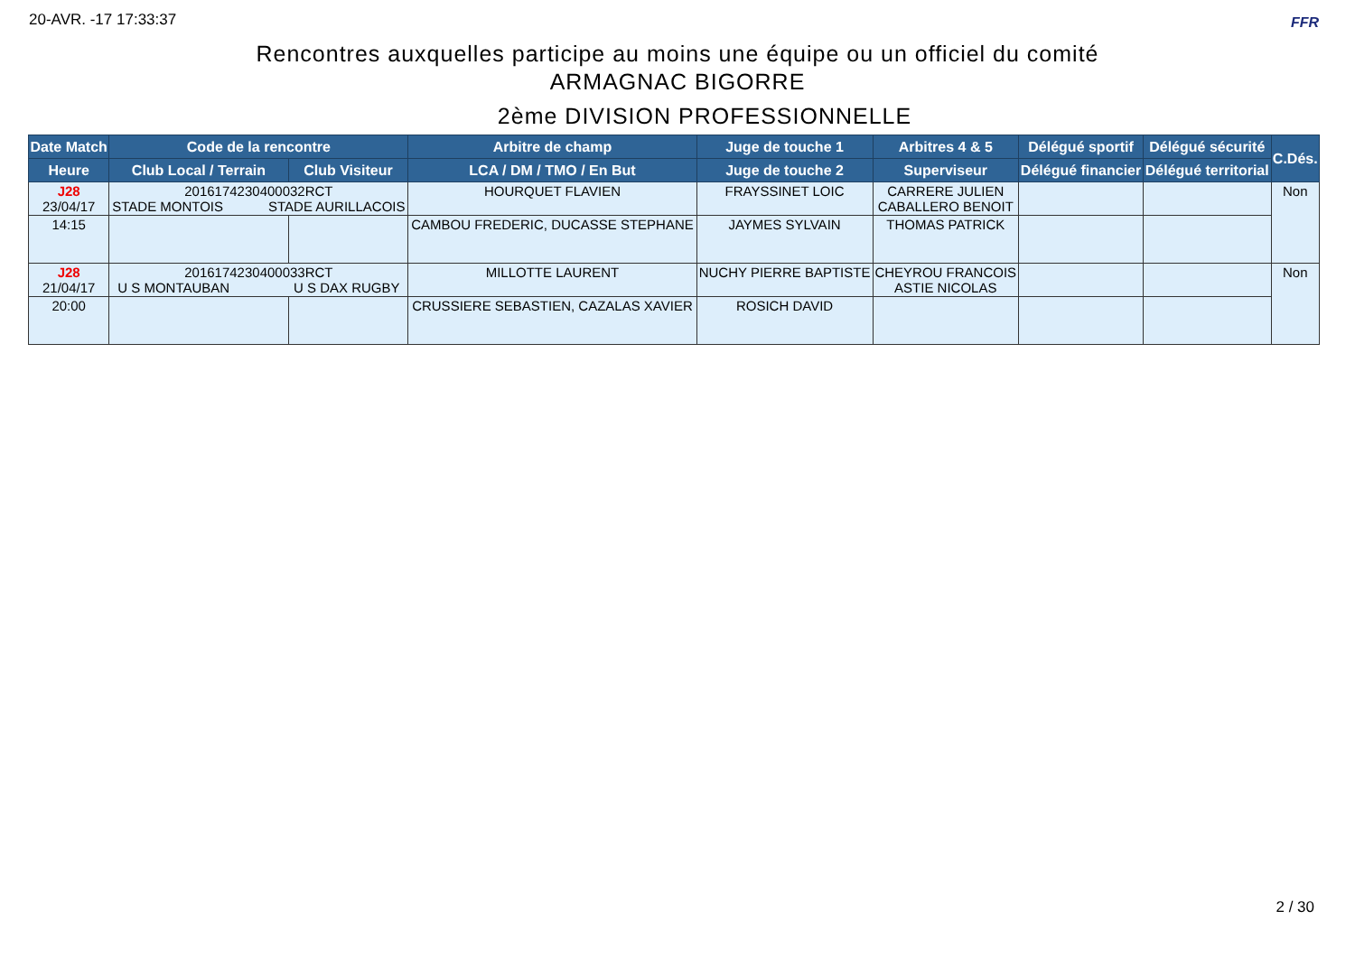20-AVR. -17 17:33:37 FFR
Rencontres auxquelles participe au moins une équipe ou un officiel du comité
ARMAGNAC BIGORRE
2ème DIVISION PROFESSIONNELLE
| Date Match | Code de la rencontre | | Arbitre de champ | Juge de touche 1 | Arbitres 4 & 5 | Délégué sportif | Délégué sécurité | C.Dés. |
| --- | --- | --- | --- | --- | --- | --- | --- | --- |
| Heure | Club Local / Terrain | Club Visiteur | LCA / DM / TMO / En But | Juge de touche 2 | Superviseur | Délégué financier | Délégué territorial | |
| J28 23/04/17 | 2016174230400032RCT STADE MONTOIS STADE AURILLACOIS | | HOURQUET FLAVIEN | FRAYSSINET LOIC | CARRERE JULIEN CABALLERO BENOIT | | | Non |
| 14:15 | | | CAMBOU FREDERIC, DUCASSE STEPHANE | JAYMES SYLVAIN | THOMAS PATRICK | | | |
| J28 21/04/17 | 2016174230400033RCT U S MONTAUBAN U S DAX RUGBY | | MILLOTTE LAURENT | NUCHY PIERRE BAPTISTE | CHEYROU FRANCOIS ASTIE NICOLAS | | | Non |
| 20:00 | | | CRUSSIERE SEBASTIEN, CAZALAS XAVIER | ROSICH DAVID | | | | |
2 / 30